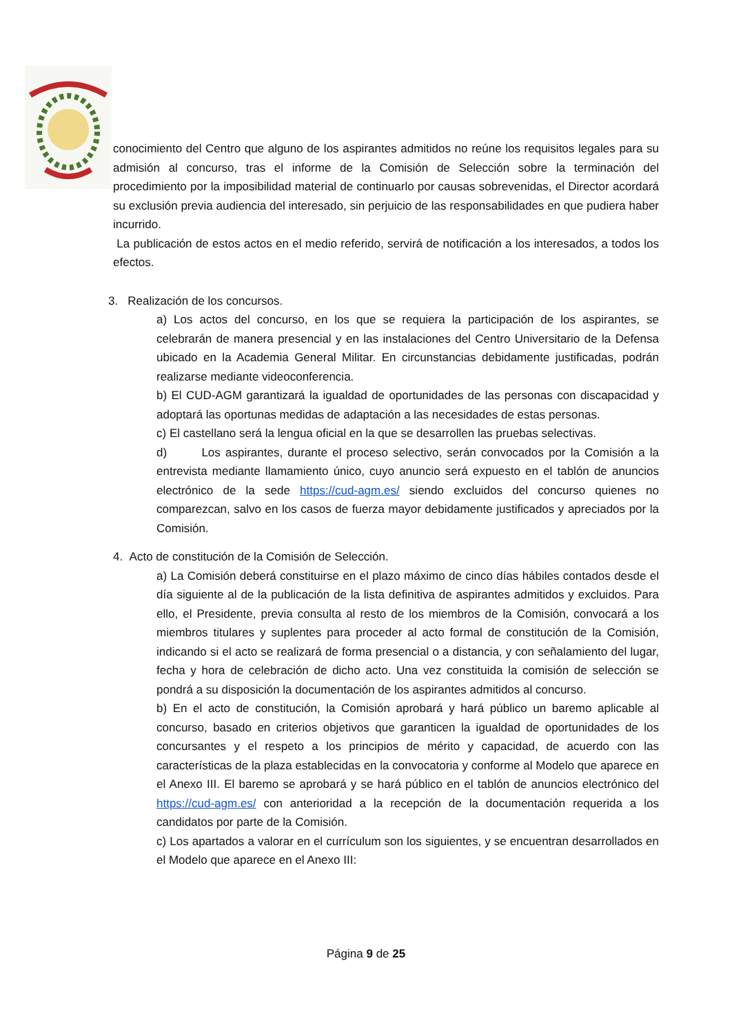conocimiento del Centro que alguno de los aspirantes admitidos no reúne los requisitos legales para su admisión al concurso, tras el informe de la Comisión de Selección sobre la terminación del procedimiento por la imposibilidad material de continuarlo por causas sobrevenidas, el Director acordará su exclusión previa audiencia del interesado, sin perjuicio de las responsabilidades en que pudiera haber incurrido.
La publicación de estos actos en el medio referido, servirá de notificación a los interesados, a todos los efectos.
3. Realización de los concursos.
a) Los actos del concurso, en los que se requiera la participación de los aspirantes, se celebrarán de manera presencial y en las instalaciones del Centro Universitario de la Defensa ubicado en la Academia General Militar. En circunstancias debidamente justificadas, podrán realizarse mediante videoconferencia.
b) El CUD-AGM garantizará la igualdad de oportunidades de las personas con discapacidad y adoptará las oportunas medidas de adaptación a las necesidades de estas personas.
c) El castellano será la lengua oficial en la que se desarrollen las pruebas selectivas.
d) Los aspirantes, durante el proceso selectivo, serán convocados por la Comisión a la entrevista mediante llamamiento único, cuyo anuncio será expuesto en el tablón de anuncios electrónico de la sede https://cud-agm.es/ siendo excluidos del concurso quienes no comparezcan, salvo en los casos de fuerza mayor debidamente justificados y apreciados por la Comisión.
4. Acto de constitución de la Comisión de Selección.
a) La Comisión deberá constituirse en el plazo máximo de cinco días hábiles contados desde el día siguiente al de la publicación de la lista definitiva de aspirantes admitidos y excluidos. Para ello, el Presidente, previa consulta al resto de los miembros de la Comisión, convocará a los miembros titulares y suplentes para proceder al acto formal de constitución de la Comisión, indicando si el acto se realizará de forma presencial o a distancia, y con señalamiento del lugar, fecha y hora de celebración de dicho acto. Una vez constituida la comisión de selección se pondrá a su disposición la documentación de los aspirantes admitidos al concurso.
b) En el acto de constitución, la Comisión aprobará y hará público un baremo aplicable al concurso, basado en criterios objetivos que garanticen la igualdad de oportunidades de los concursantes y el respeto a los principios de mérito y capacidad, de acuerdo con las características de la plaza establecidas en la convocatoria y conforme al Modelo que aparece en el Anexo III. El baremo se aprobará y se hará público en el tablón de anuncios electrónico del https://cud-agm.es/ con anterioridad a la recepción de la documentación requerida a los candidatos por parte de la Comisión.
c) Los apartados a valorar en el currículum son los siguientes, y se encuentran desarrollados en el Modelo que aparece en el Anexo III:
Página 9 de 25